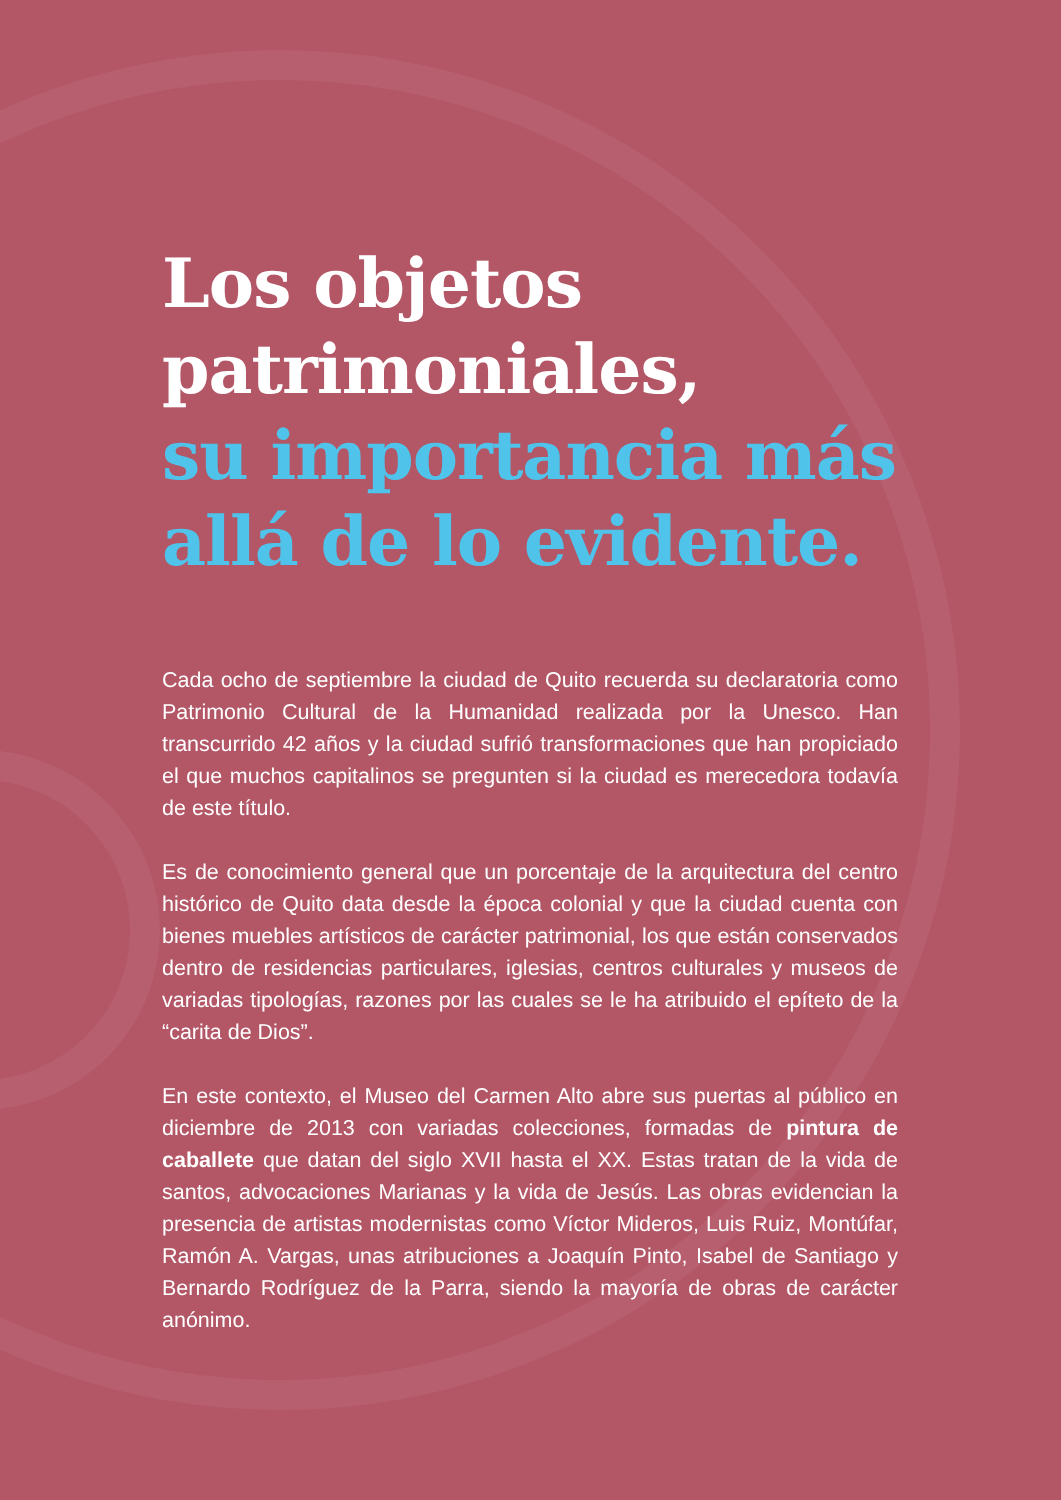Los objetos patrimoniales,
su importancia más allá de lo evidente.
Cada ocho de septiembre la ciudad de Quito recuerda su declaratoria como Patrimonio Cultural de la Humanidad realizada por la Unesco. Han transcurrido 42 años y la ciudad sufrió transformaciones que han propiciado el que muchos capitalinos se pregunten si la ciudad es merecedora todavía de este título.
Es de conocimiento general que un porcentaje de la arquitectura del centro histórico de Quito data desde la época colonial y que la ciudad cuenta con bienes muebles artísticos de carácter patrimonial, los que están conservados dentro de residencias particulares, iglesias, centros culturales y museos de variadas tipologías, razones por las cuales se le ha atribuido el epíteto de la “carita de Dios”.
En este contexto, el Museo del Carmen Alto abre sus puertas al público en diciembre de 2013 con variadas colecciones, formadas de pintura de caballete que datan del siglo XVII hasta el XX. Estas tratan de la vida de santos, advocaciones Marianas y la vida de Jesús. Las obras evidencian la presencia de artistas modernistas como Víctor Mideros, Luis Ruiz, Montúfar, Ramón A. Vargas, unas atribuciones a Joaquín Pinto, Isabel de Santiago y Bernardo Rodríguez de la Parra, siendo la mayoría de obras de carácter anónimo.